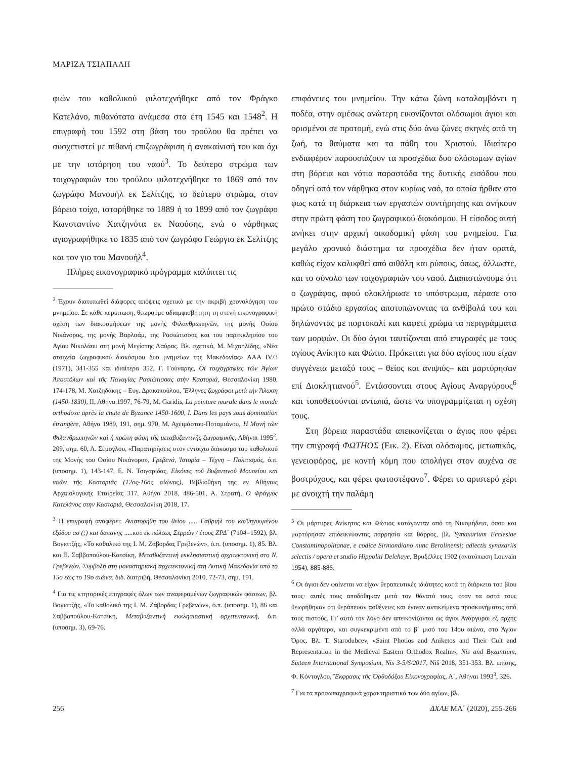ΜΑΡΙΖΑ ΤΣΙΑΠΑΛΗ
φιών του καθολικού φιλοτεχνήθηκε από τον Φράγκο Κατελάνο, πιθανότατα ανάμεσα στα έτη 1545 και 1548<sup>2</sup>. Η επιγραφή του 1592 στη βάση του τρούλου θα πρέπει να συσχετιστεί με πιθανή επιζωγράφιση ή ανακαίνισή του και όχι με την ιστόρηση του ναού<sup>3</sup>. Το δεύτερο στρώμα των τοιχογραφιών του τρούλου φιλοτεχνήθηκε το 1869 από τον ζωγράφο Μανουήλ εκ Σελίτζης, το δεύτερο στρώμα, στον βόρειο τοίχο, ιστορήθηκε το 1889 ή το 1899 από τον ζωγράφο Κωνσταντίνο Χατζηνότα εκ Ναούσης, ενώ ο νάρθηκας αγιογραφήθηκε το 1835 από τον ζωγράφο Γεώργιο εκ Σελίτζης και τον γιο του Μανουήλ<sup>4</sup>.
Πλήρες εικονογραφικό πρόγραμμα καλύπτει τις
<sup>2</sup> Έχουν διατυπωθεί διάφορες απόψεις σχετικά με την ακριβή χρονολόγηση του μνημείου. Σε κάθε περίπτωση, θεωρούμε αδιαμφισβήτητη τη στενή εικονογραφική σχέση των διακοσμήσεων της μονής Φιλανθρωπηνών, της μονής Οσίου Νικάνορος, της μονής Βαρλαάμ, της Ρασιώτισσας και του παρεκκλησίου του Αγίου Νικολάου στη μονή Μεγίστης Λαύρας. Βλ. σχετικά, Μ. Μιχαηλίδης, «Νέα στοιχεία ζωγραφικού διακόσμου δυο μνημείων της Μακεδονίας» ΑΑΑ IV/3 (1971), 341-355 και ιδιαίτερα 352, Γ. Γούναρης, Οἱ τοιχογραφίες τῶν Ἁγίων Ἀποστόλων καὶ τῆς Παναγίας Ρασιώτισσας στὴν Καστοριά, Θεσσαλονίκη 1980, 174-178, Μ. Χατζηδάκης – Ευγ. Δρακοπούλου, Ἕλληνες ζωγράφοι μετὰ τὴν Ἅλωση (1450-1830), ΙΙ, Αθήνα 1997, 76-79, M. Garidis, La peinture murale dans le monde orthodoxe après la chute de Byzance 1450-1600, I. Dans les pays sous domination étrangère, Αθήνα 1989, 191, σημ. 970, Μ. Αχειμάστου-Ποταμιάνου, Ἡ Μονὴ τῶν Φιλανθρωπηνῶν καὶ ἡ πρώτη φάση τῆς μεταβυζαντινῆς ζωγραφικῆς, Αθήναι 1995<sup>2</sup>, 209, σημ. 60, Α. Σέμογλου, «Παρατηρήσεις στον εντοίχιο διάκοσμο του καθολικού της Μονής του Οσίου Νικάνορα», Γρεβενά, Ἱστορία – Τέχνη – Πολιτισμός, ό.π. (υποσημ. 1), 143-147, Ε. Ν. Τσιγαρίδας, Εἰκόνες τοῦ Βυζαντινοῦ Μουσείου καὶ ναῶν τῆς Καστοριᾶς (12ος-16ος αἰώνας), Βιβλιοθήκη της εν Αθήναις Αρχαιολογικής Εταιρείας 317, Αθήνα 2018, 486-501, Α. Στρατή, Ο Φράγγος Κατελάνος στην Καστοριά, Θεσσαλονίκη 2018, 17.
<sup>3</sup> Η επιγραφή αναφέρει: Ανιστορήθη του θείου ..... Γαβριήλ του κα/θηγουμένου εξόδου ασ (;) και δαπανης .....κου εκ πόλεως Σερρών / έτους ΖΡΔ΄ (7104=1592), βλ. Βογιατζής, «Το καθολικό της Ι. Μ. Ζάβορδας Γρεβενών», ό.π. (υποσημ. 1), 85. Βλ. και Ξ. Σαββοπούλου-Κατσίκη, Μεταβυζαντινή εκκλησιαστική αρχιτεκτονική στο Ν. Γρεβενών. Συμβολή στη μοναστηριακή αρχιτεκτονική στη Δυτική Μακεδονία από το 15ο εως το 19ο αιώνα, διδ. διατριβή, Θεσσαλονίκη 2010, 72-73, σημ. 191.
<sup>4</sup> Για τις κτητορικές επιγραφές όλων των αναφερομένων ζωγραφικών φάσεων, βλ. Βογιατζής, «Το καθολικό της Ι. Μ. Ζάβορδας Γρεβενών», ό.π. (υποσημ. 1), 86 και Σαββοπούλου-Κατσίκη, Μεταβυζαντινή εκκλησιαστική αρχιτεκτονική, ό.π. (υποσημ. 3), 69-76.
επιφάνειες του μνημείου. Την κάτω ζώνη καταλαμβάνει η ποδέα, στην αμέσως ανώτερη εικονίζονται ολόσωμοι άγιοι και ορισμένοι σε προτομή, ενώ στις δύο άνω ζώνες σκηνές από τη ζωή, τα θαύματα και τα πάθη του Χριστού. Ιδιαίτερο ενδιαφέρον παρουσιάζουν τα προσχέδια δυο ολόσωμων αγίων στη βόρεια και νότια παραστάδα της δυτικής εισόδου που οδηγεί από τον νάρθηκα στον κυρίως ναό, τα οποία ήρθαν στο φως κατά τη διάρκεια των εργασιών συντήρησης και ανήκουν στην πρώτη φάση του ζωγραφικού διακόσμου. Η είσοδος αυτή ανήκει στην αρχική οικοδομική φάση του μνημείου. Για μεγάλο χρονικό διάστημα τα προσχέδια δεν ήταν ορατά, καθώς είχαν καλυφθεί από αιθάλη και ρύπους, όπως, άλλωστε, και το σύνολο των τοιχογραφιών του ναού. Διαπιστώνουμε ότι ο ζωγράφος, αφού ολοκλήρωσε το υπόστρωμα, πέρασε στο πρώτο στάδιο εργασίας αποτυπώνοντας τα ανθίβολά του και δηλώνοντας με πορτοκαλί και καφετί χρώμα τα περιγράμματα των μορφών. Οι δύο άγιοι ταυτίζονται από επιγραφές με τους αγίους Ανίκητο και Φώτιο. Πρόκειται για δύο αγίους που είχαν συγγένεια μεταξύ τους – θείος και ανιψιός– και μαρτύρησαν επί Διοκλητιανού<sup>5</sup>. Εντάσσονται στους Αγίους Αναργύρους<sup>6</sup> και τοποθετούνται αντωπά, ώστε να υπογραμμίζεται η σχέση τους.
Στη βόρεια παραστάδα απεικονίζεται ο άγιος που φέρει την επιγραφή ΦΩΤΗΟΣ (Εικ. 2). Είναι ολόσωμος, μετωπικός, γενειοφόρος, με κοντή κόμη που απολήγει στον αυχένα σε βοστρύχους, και φέρει φωτοστέφανο<sup>7</sup>. Φέρει το αριστερό χέρι με ανοιχτή την παλάμη
<sup>5</sup> Οι μάρτυρες Ανίκητος και Φώτιος κατάγονταν από τη Νικομήδεια, όπου και μαρτύρησαν επιδεικνύοντας παρρησία και θάρρος, βλ. Synaxarium Ecclesiae Constantinopolitanae, e codice Sirmondiano nunc Berolinensi; adiectis synaxariis selectis / opera et studio Hippoliti Delehaye, Βρυξέλλες 1902 (ανατύπωση Louvain 1954), 885-886.
<sup>6</sup> Οι άγιοι δεν φαίνεται να είχαν θεραπευτικές ιδιότητες κατά τη διάρκεια του βίου τους· αυτές τους αποδόθηκαν μετά τον θάνατό τους, όταν τα οστά τους θεωρήθηκαν ότι θεράπευαν ασθένειες και έγιναν αντικείμενα προσκυνήματος από τους πιστούς. Γι’ αυτό τον λόγο δεν απεικονίζονται ως άγιοι Ανάργυροι εξ αρχής αλλά αργότερα, και συγκεκριμένα από το β΄ μισό του 14ου αιώνα, στο Άγιον Όρος. Βλ. T. Starodubcev, «Saint Photios and Aniketos and Their Cult and Representation in the Medieval Eastern Orthodox Realm», Nis and Byzantium, Sixteen International Symposium, Nis 3-5/6/2017, Niš 2018, 351-353. Βλ. επίσης, Φ. Κόντογλου, Ἔκφρασις τῆς Ὀρθοδόξου Εἰκονογραφίας, Α΄, Αθήναι 1993<sup>3</sup>, 326.
<sup>7</sup> Για τα προσωπογραφικά χαρακτηριστικά των δύο αγίων, βλ.
256 ΔΧΑΕ ΜΑ΄ (2020), 255-266